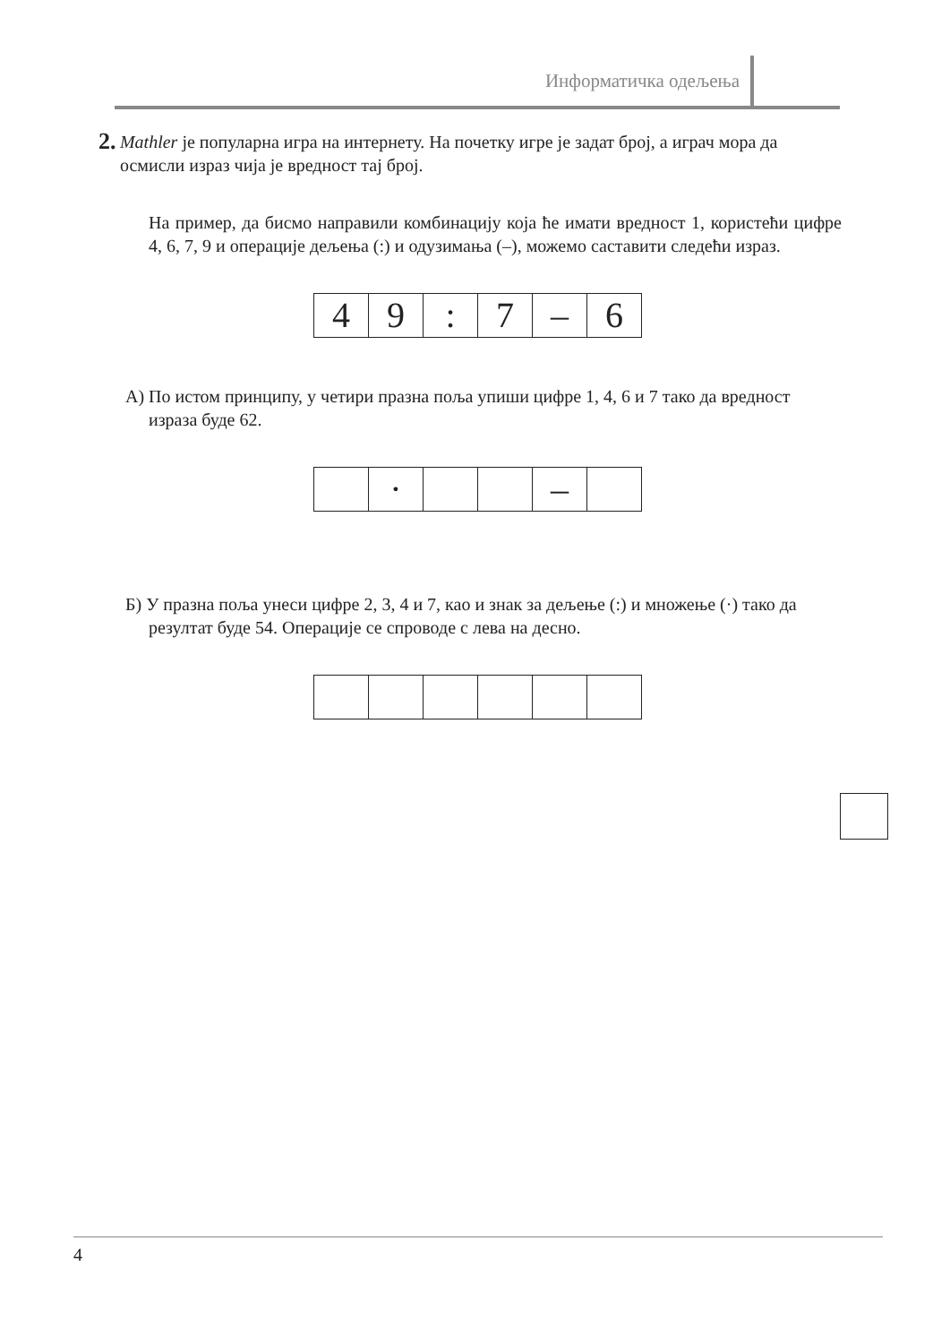Информатичка одељења
2.
Mathler је популарна игра на интернету. На почетку игре је задат број, а играч мора да осмисли израз чија је вредност тај број.
На пример, да бисмо направили комбинацију која ће имати вредност 1, користећи цифре 4, 6, 7, 9 и операције дељења (:) и одузимања (–), можемо саставити следећи израз.
| 4 | 9 | : | 7 | – | 6 |
А) По истом принципу, у четири празна поља упиши цифре 1, 4, 6 и 7 тако да вредност израза буде 62.
| | · | | | – | |
Б) У празна поља унеси цифре 2, 3, 4 и 7, као и знак за дељење (:) и множење (·) тако да резултат буде 54. Операције се спроводе с лева на десно.
4